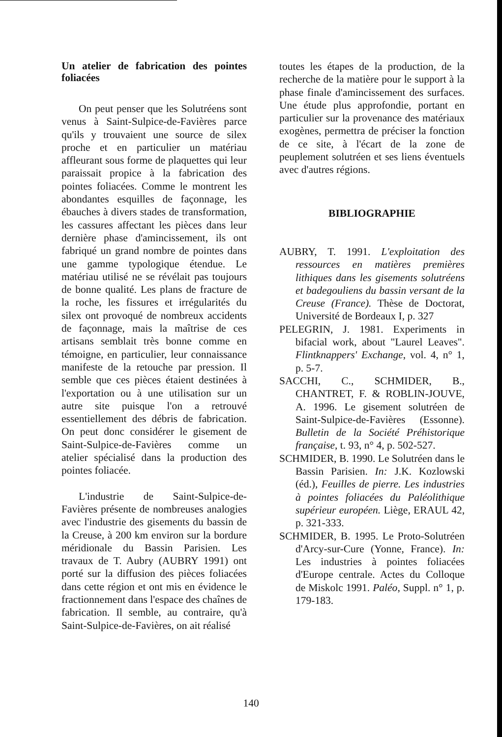Un atelier de fabrication des pointes foliacées
On peut penser que les Solutréens sont venus à Saint-Sulpice-de-Favières parce qu'ils y trouvaient une source de silex proche et en particulier un matériau affleurant sous forme de plaquettes qui leur paraissait propice à la fabrication des pointes foliacées. Comme le montrent les abondantes esquilles de façonnage, les ébauches à divers stades de transformation, les cassures affectant les pièces dans leur dernière phase d'amincissement, ils ont fabriqué un grand nombre de pointes dans une gamme typologique étendue. Le matériau utilisé ne se révélait pas toujours de bonne qualité. Les plans de fracture de la roche, les fissures et irrégularités du silex ont provoqué de nombreux accidents de façonnage, mais la maîtrise de ces artisans semblait très bonne comme en témoigne, en particulier, leur connaissance manifeste de la retouche par pression. Il semble que ces pièces étaient destinées à l'exportation ou à une utilisation sur un autre site puisque l'on a retrouvé essentiellement des débris de fabrication. On peut donc considérer le gisement de Saint-Sulpice-de-Favières comme un atelier spécialisé dans la production des pointes foliacée.
L'industrie de Saint-Sulpice-de-Favières présente de nombreuses analogies avec l'industrie des gisements du bassin de la Creuse, à 200 km environ sur la bordure méridionale du Bassin Parisien. Les travaux de T. Aubry (AUBRY 1991) ont porté sur la diffusion des pièces foliacées dans cette région et ont mis en évidence le fractionnement dans l'espace des chaînes de fabrication. Il semble, au contraire, qu'à Saint-Sulpice-de-Favières, on ait réalisé
toutes les étapes de la production, de la recherche de la matière pour le support à la phase finale d'amincissement des surfaces. Une étude plus approfondie, portant en particulier sur la provenance des matériaux exogènes, permettra de préciser la fonction de ce site, à l'écart de la zone de peuplement solutréen et ses liens éventuels avec d'autres régions.
BIBLIOGRAPHIE
AUBRY, T. 1991. L'exploitation des ressources en matières premières lithiques dans les gisements solutréens et badegouliens du bassin versant de la Creuse (France). Thèse de Doctorat, Université de Bordeaux I, p. 327
PELEGRIN, J. 1981. Experiments in bifacial work, about "Laurel Leaves". Flintknappers' Exchange, vol. 4, n° 1, p. 5-7.
SACCHI, C., SCHMIDER, B., CHANTRET, F. & ROBLIN-JOUVE, A. 1996. Le gisement solutréen de Saint-Sulpice-de-Favières (Essonne). Bulletin de la Société Préhistorique française, t. 93, n° 4, p. 502-527.
SCHMIDER, B. 1990. Le Solutréen dans le Bassin Parisien. In: J.K. Kozlowski (éd.), Feuilles de pierre. Les industries à pointes foliacées du Paléolithique supérieur européen. Liège, ERAUL 42, p. 321-333.
SCHMIDER, B. 1995. Le Proto-Solutréen d'Arcy-sur-Cure (Yonne, France). In: Les industries à pointes foliacées d'Europe centrale. Actes du Colloque de Miskolc 1991. Paléo, Suppl. n° 1, p. 179-183.
140